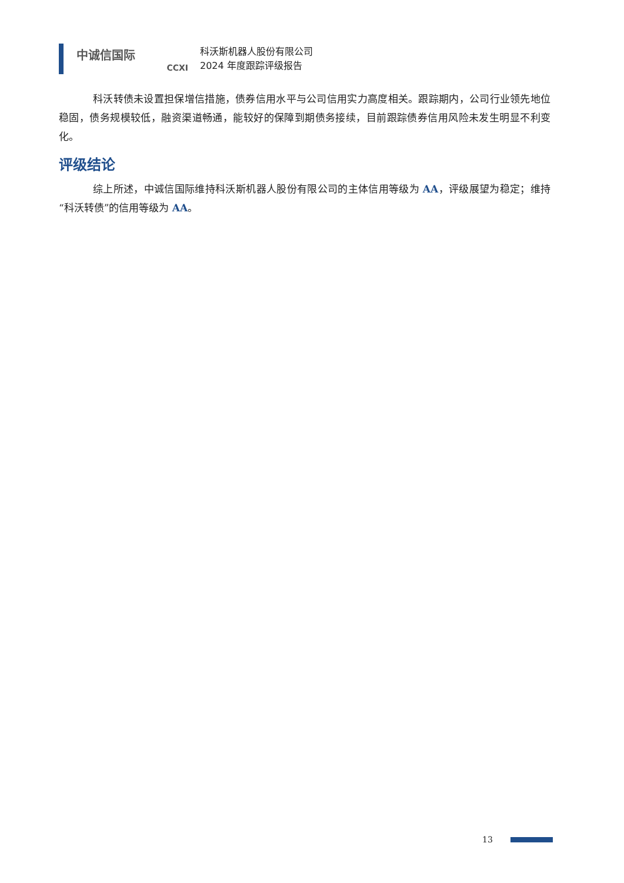中诚信国际
CCXI
科沃斯机器人股份有限公司
2024 年度跟踪评级报告
科沃转债未设置担保增信措施，债券信用水平与公司信用实力高度相关。跟踪期内，公司行业领先地位稳固，债务规模较低，融资渠道畅通，能较好的保障到期债务接续，目前跟踪债券信用风险未发生明显不利变化。
评级结论
综上所述，中诚信国际维持科沃斯机器人股份有限公司的主体信用等级为 AA，评级展望为稳定；维持“科沃转债”的信用等级为 AA。
13